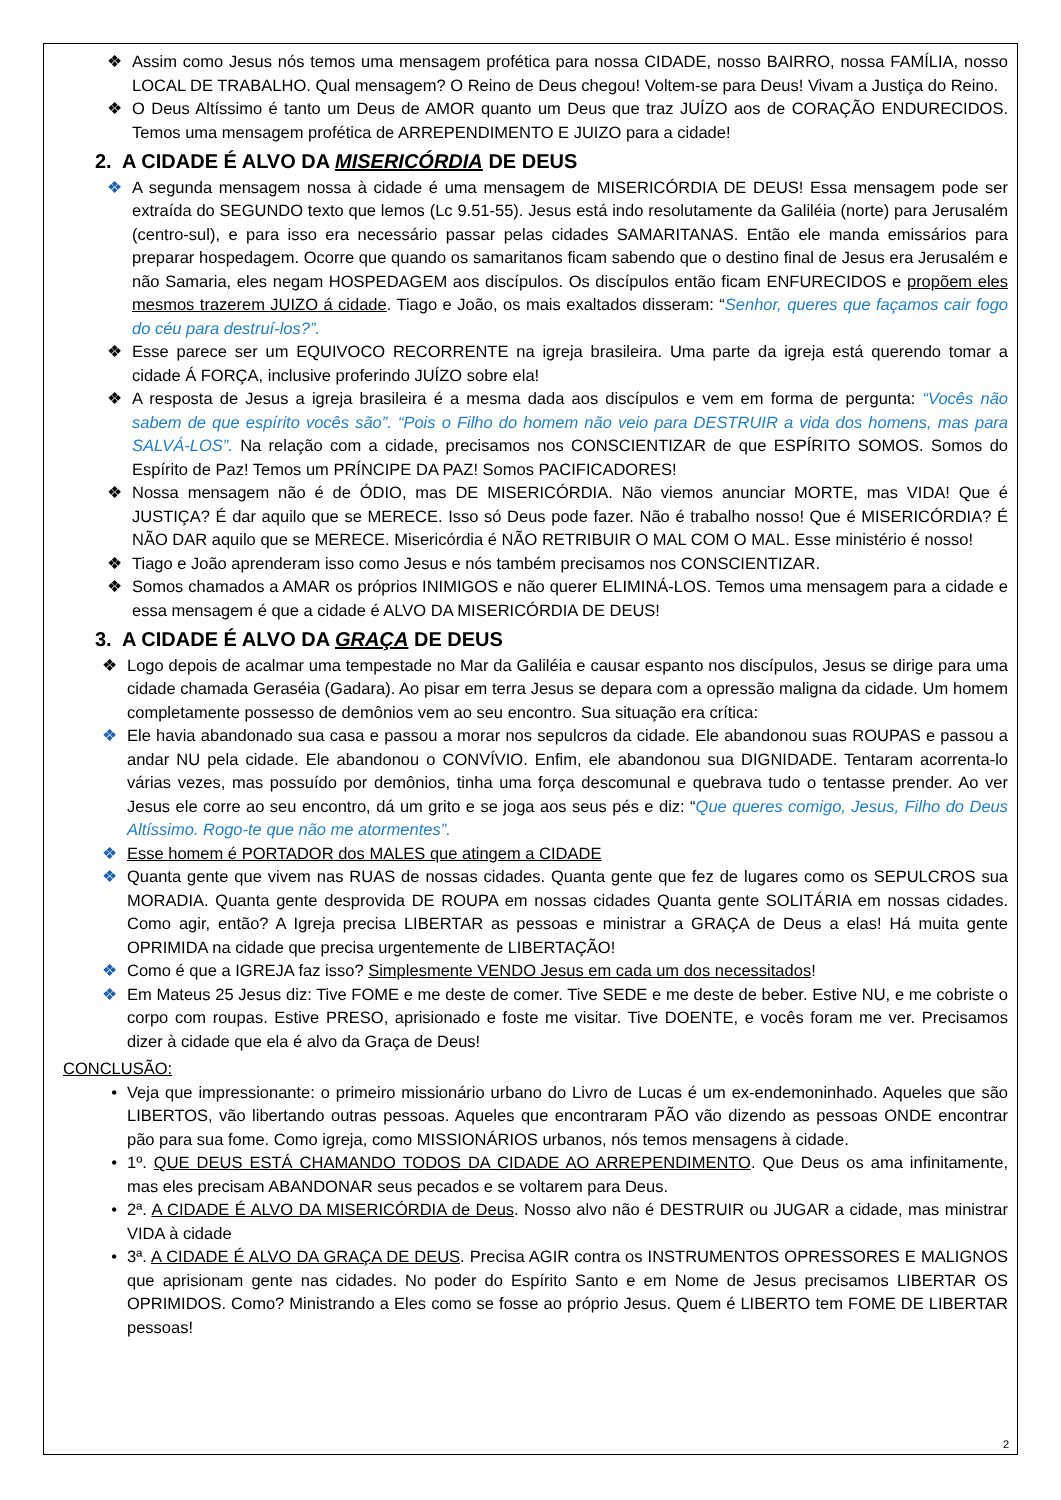❖ Assim como Jesus nós temos uma mensagem profética para nossa CIDADE, nosso BAIRRO, nossa FAMÍLIA, nosso LOCAL DE TRABALHO. Qual mensagem? O Reino de Deus chegou! Voltem-se para Deus! Vivam a Justiça do Reino.
❖ O Deus Altíssimo é tanto um Deus de AMOR quanto um Deus que traz JUÍZO aos de CORAÇÃO ENDURECIDOS. Temos uma mensagem profética de ARREPENDIMENTO E JUIZO para a cidade!
2. A CIDADE É ALVO DA MISERICÓRDIA DE DEUS
❖ A segunda mensagem nossa à cidade é uma mensagem de MISERICÓRDIA DE DEUS! Essa mensagem pode ser extraída do SEGUNDO texto que lemos (Lc 9.51-55). Jesus está indo resolutamente da Galiléia (norte) para Jerusalém (centro-sul), e para isso era necessário passar pelas cidades SAMARITANAS. Então ele manda emissários para preparar hospedagem. Ocorre que quando os samaritanos ficam sabendo que o destino final de Jesus era Jerusalém e não Samaria, eles negam HOSPEDAGEM aos discípulos. Os discípulos então ficam ENFURECIDOS e propõem eles mesmos trazerem JUIZO á cidade. Tiago e João, os mais exaltados disseram: “Senhor, queres que façamos cair fogo do céu para destruí-los?”.
❖ Esse parece ser um EQUIVOCO RECORRENTE na igreja brasileira. Uma parte da igreja está querendo tomar a cidade Á FORÇA, inclusive proferindo JUÍZO sobre ela!
❖ A resposta de Jesus a igreja brasileira é a mesma dada aos discípulos e vem em forma de pergunta: “Vocês não sabem de que espírito vocês são”. “Pois o Filho do homem não veio para DESTRUIR a vida dos homens, mas para SALVÁ-LOS”. Na relação com a cidade, precisamos nos CONSCIENTIZAR de que ESPÍRITO SOMOS. Somos do Espírito de Paz! Temos um PRÍNCIPE DA PAZ! Somos PACIFICADORES!
❖ Nossa mensagem não é de ÓDIO, mas DE MISERICÓRDIA. Não viemos anunciar MORTE, mas VIDA! Que é JUSTIÇA? É dar aquilo que se MERECE. Isso só Deus pode fazer. Não é trabalho nosso! Que é MISERICÓRDIA? É NÃO DAR aquilo que se MERECE. Misericórdia é NÃO RETRIBUIR O MAL COM O MAL. Esse ministério é nosso!
❖ Tiago e João aprenderam isso como Jesus e nós também precisamos nos CONSCIENTIZAR.
❖ Somos chamados a AMAR os próprios INIMIGOS e não querer ELIMINÁ-LOS. Temos uma mensagem para a cidade e essa mensagem é que a cidade é ALVO DA MISERICÓRDIA DE DEUS!
3. A CIDADE É ALVO DA GRAÇA DE DEUS
❖ Logo depois de acalmar uma tempestade no Mar da Galiléia e causar espanto nos discípulos, Jesus se dirige para uma cidade chamada Geraséia (Gadara). Ao pisar em terra Jesus se depara com a opressão maligna da cidade. Um homem completamente possesso de demônios vem ao seu encontro. Sua situação era crítica:
❖ Ele havia abandonado sua casa e passou a morar nos sepulcros da cidade. Ele abandonou suas ROUPAS e passou a andar NU pela cidade. Ele abandonou o CONVÍVIO. Enfim, ele abandonou sua DIGNIDADE. Tentaram acorrenta-lo várias vezes, mas possuído por demônios, tinha uma força descomunal e quebrava tudo o tentasse prender. Ao ver Jesus ele corre ao seu encontro, dá um grito e se joga aos seus pés e diz: “Que queres comigo, Jesus, Filho do Deus Altíssimo. Rogo-te que não me atormentes”.
❖ Esse homem é PORTADOR dos MALES que atingem a CIDADE
❖ Quanta gente que vivem nas RUAS de nossas cidades. Quanta gente que fez de lugares como os SEPULCROS sua MORADIA. Quanta gente desprovida DE ROUPA em nossas cidades Quanta gente SOLITÁRIA em nossas cidades. Como agir, então? A Igreja precisa LIBERTAR as pessoas e ministrar a GRAÇA de Deus a elas! Há muita gente OPRIMIDA na cidade que precisa urgentemente de LIBERTAÇÃO!
❖ Como é que a IGREJA faz isso? Simplesmente VENDO Jesus em cada um dos necessitados!
❖ Em Mateus 25 Jesus diz: Tive FOME e me deste de comer. Tive SEDE e me deste de beber. Estive NU, e me cobriste o corpo com roupas. Estive PRESO, aprisionado e foste me visitar. Tive DOENTE, e vocês foram me ver. Precisamos dizer à cidade que ela é alvo da Graça de Deus!
CONCLUSÃO:
• Veja que impressionante: o primeiro missionário urbano do Livro de Lucas é um ex-endemoninhado. Aqueles que são LIBERTOS, vão libertando outras pessoas. Aqueles que encontraram PÃO vão dizendo as pessoas ONDE encontrar pão para sua fome. Como igreja, como MISSIONÁRIOS urbanos, nós temos mensagens à cidade.
• 1º. QUE DEUS ESTÁ CHAMANDO TODOS DA CIDADE AO ARREPENDIMENTO. Que Deus os ama infinitamente, mas eles precisam ABANDONAR seus pecados e se voltarem para Deus.
• 2ª. A CIDADE É ALVO DA MISERICÓRDIA de Deus. Nosso alvo não é DESTRUIR ou JUGAR a cidade, mas ministrar VIDA à cidade
• 3ª. A CIDADE É ALVO DA GRAÇA DE DEUS. Precisa AGIR contra os INSTRUMENTOS OPRESSORES E MALIGNOS que aprisionam gente nas cidades. No poder do Espírito Santo e em Nome de Jesus precisamos LIBERTAR OS OPRIMIDOS. Como? Ministrando a Eles como se fosse ao próprio Jesus. Quem é LIBERTO tem FOME DE LIBERTAR pessoas!
2